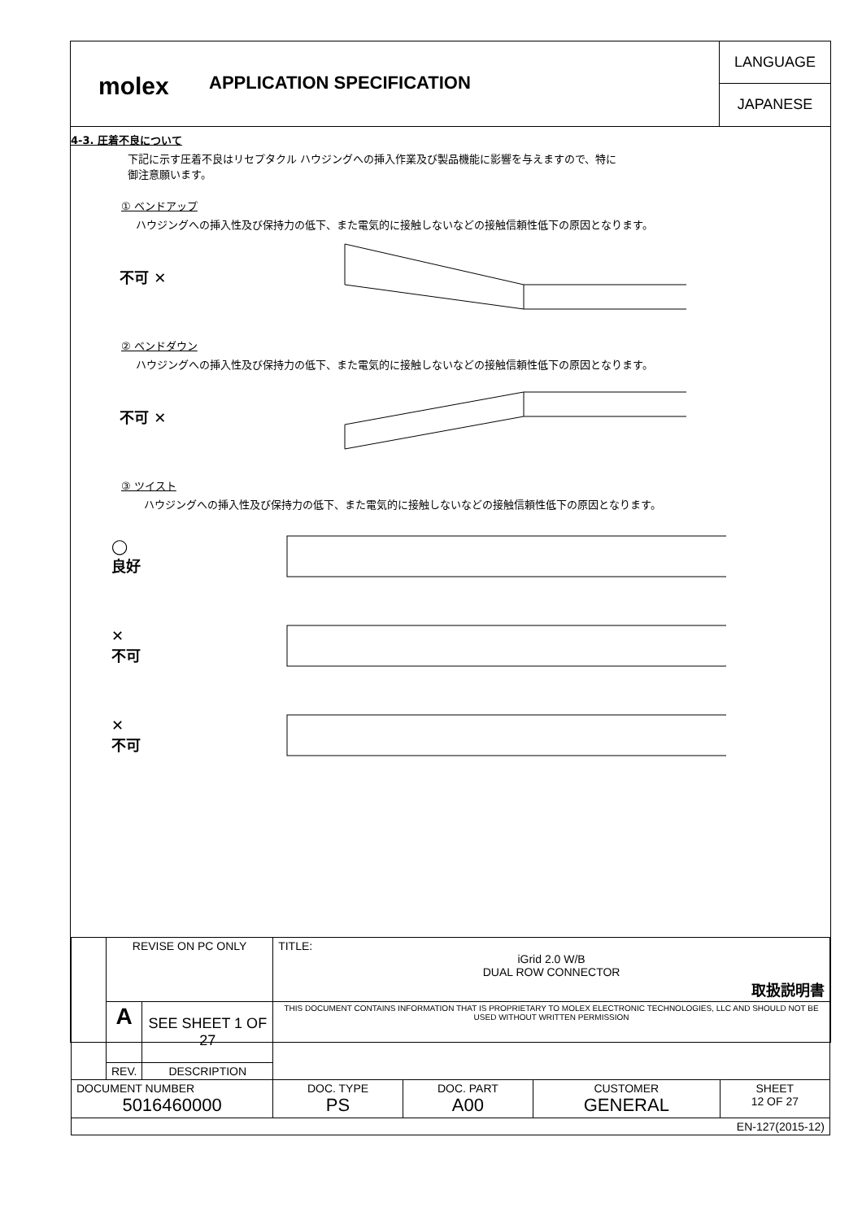molex
APPLICATION SPECIFICATION
LANGUAGE
JAPANESE
4-3. 圧着不良について
下記に示す圧着不良はリセプタクル ハウジングへの挿入作業及び製品機能に影響を与えますので、特に
御注意願います。
① ベンドアップ
ハウジングへの挿入性及び保持力の低下、また電気的に接触しないなどの接触信頼性低下の原因となります。
不可 ✕
② ベンドダウン
ハウジングへの挿入性及び保持力の低下、また電気的に接触しないなどの接触信頼性低下の原因となります。
不可 ✕
③ ツイスト
ハウジングへの挿入性及び保持力の低下、また電気的に接触しないなどの接触信頼性低下の原因となります。
◯
良好
✕
不可
✕
不可
| | REVISE ON PC ONLY | | TITLE: iGrid 2.0 W/B DUAL ROW CONNECTOR 取扱説明書 | | | |
| | A | SEE SHEET 1 OF 27 | THIS DOCUMENT CONTAINS INFORMATION THAT IS PROPRIETARY TO MOLEX ELECTRONIC TECHNOLOGIES, LLC AND SHOULD NOT BE USED WITHOUT WRITTEN PERMISSION | | | |
| | REV. | DESCRIPTION | | | | |
| DOCUMENT NUMBER 5016460000 | | | DOC. TYPE PS | DOC. PART A00 | CUSTOMER GENERAL | SHEET 12 OF 27 |
| EN-127(2015-12) | | | | | | |